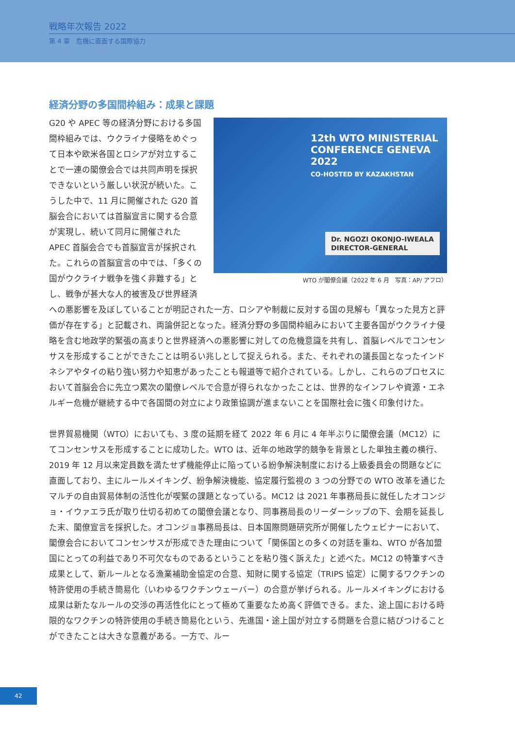戦略年次報告 2022
第 4 章　危機に直面する国際協力
経済分野の多国間枠組み：成果と課題
12th WTO MINISTERIAL CONFERENCE GENEVA 2022
CO-HOSTED BY KAZAKHSTAN
Dr. NGOZI OKONJO-IWEALA
DIRECTOR-GENERAL
WTO が閣僚会議（2022 年 6 月　写真：AP/ アフロ）
G20 や APEC 等の経済分野における多国間枠組みでは、ウクライナ侵略をめぐって日本や欧米各国とロシアが対立することで一連の閣僚会合では共同声明を採択できないという厳しい状況が続いた。こうした中で、11 月に開催された G20 首脳会合においては首脳宣言に関する合意が実現し、続いて同月に開催された APEC 首脳会合でも首脳宣言が採択された。これらの首脳宣言の中では、「多くの国がウクライナ戦争を強く非難する」とし、戦争が甚大な人的被害及び世界経済への悪影響を及ぼしていることが明記された一方、ロシアや制裁に反対する国の見解も「異なった見方と評価が存在する」と記載され、両論併記となった。経済分野の多国間枠組みにおいて主要各国がウクライナ侵略を含む地政学的緊張の高まりと世界経済への悪影響に対しての危機意識を共有し、首脳レベルでコンセンサスを形成することができたことは明るい兆しとして捉えられる。また、それぞれの議長国となったインドネシアやタイの粘り強い努力や知恵があったことも報道等で紹介されている。しかし、これらのプロセスにおいて首脳会合に先立つ累次の閣僚レベルで合意が得られなかったことは、世界的なインフレや資源・エネルギー危機が継続する中で各国間の対立により政策協調が進まないことを国際社会に強く印象付けた。
世界貿易機関（WTO）においても、3 度の延期を経て 2022 年 6 月に 4 年半ぶりに閣僚会議（MC12）にてコンセンサスを形成することに成功した。WTO は、近年の地政学的競争を背景とした単独主義の横行、2019 年 12 月以来定員数を満たせず機能停止に陥っている紛争解決制度における上級委員会の問題などに直面しており、主にルールメイキング、紛争解決機能、協定履行監視の 3 つの分野での WTO 改革を通じたマルチの自由貿易体制の活性化が喫緊の課題となっている。MC12 は 2021 年事務局長に就任したオコンジョ・イウァエラ氏が取り仕切る初めての閣僚会議となり、同事務局長のリーダーシップの下、会期を延長した末、閣僚宣言を採択した。オコンジョ事務局長は、日本国際問題研究所が開催したウェビナーにおいて、閣僚会合においてコンセンサスが形成できた理由について「関係国との多くの対話を重ね、WTO が各加盟国にとっての利益であり不可欠なものであるということを粘り強く訴えた」と述べた。MC12 の特筆すべき成果として、新ルールとなる漁業補助金協定の合意、知財に関する協定（TRIPS 協定）に関するワクチンの特許使用の手続き簡易化（いわゆるワクチンウェーバー）の合意が挙げられる。ルールメイキングにおける成果は新たなルールの交渉の再活性化にとって極めて重要なため高く評価できる。また、途上国における時限的なワクチンの特許使用の手続き簡易化という、先進国・途上国が対立する問題を合意に結びつけることができたことは大きな意義がある。一方で、ルー
42